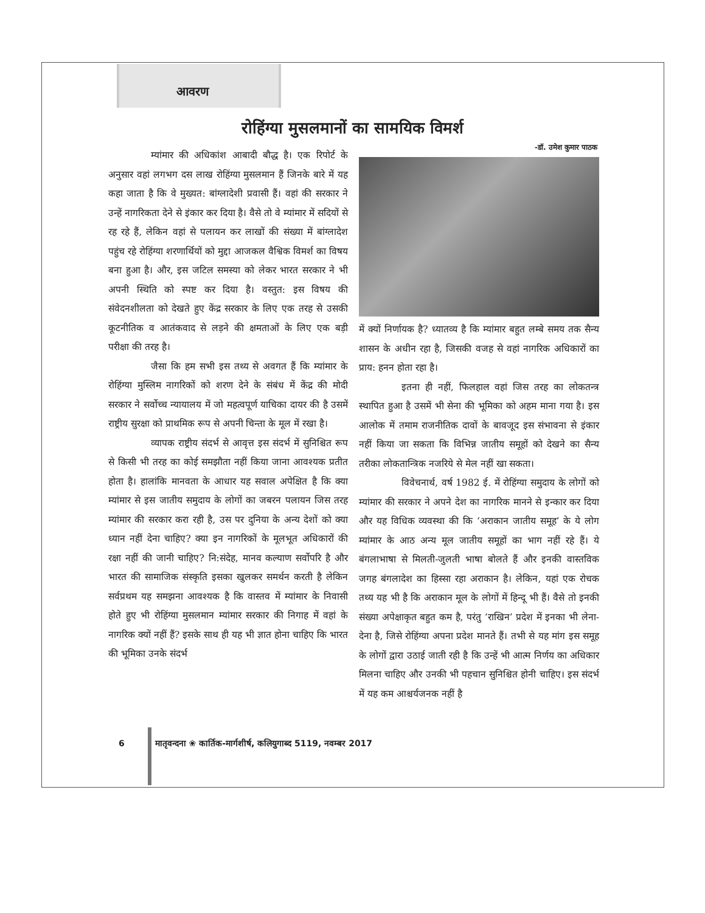आवरण
रोहिंग्या मुसलमानों का सामयिक विमर्श
-डॉ. उमेश कुमार पाठक
म्यांमार की अधिकांश आबादी बौद्ध है। एक रिपोर्ट के अनुसार वहां लगभग दस लाख रोहिंग्या मुसलमान हैं जिनके बारे में यह कहा जाता है कि वे मुख्यत: बांग्लादेशी प्रवासी हैं। वहां की सरकार ने उन्हें नागरिकता देने से इंकार कर दिया है। वैसे तो वे म्यांमार में सदियों से रह रहे हैं, लेकिन वहां से पलायन कर लाखों की संख्या में बांग्लादेश पहुंच रहे रोहिंग्या शरणार्थियों को मुद्दा आजकल वैश्विक विमर्श का विषय बना हुआ है। और, इस जटिल समस्या को लेकर भारत सरकार ने भी अपनी स्थिति को स्पष्ट कर दिया है। वस्तुत: इस विषय की संवेदनशीलता को देखते हुए केंद्र सरकार के लिए एक तरह से उसकी कूटनीतिक व आतंकवाद से लड़ने की क्षमताओं के लिए एक बड़ी परीक्षा की तरह है।
जैसा कि हम सभी इस तथ्य से अवगत हैं कि म्यांमार के रोहिंग्या मुस्लिम नागरिकों को शरण देने के संबंध में केंद्र की मोदी सरकार ने सर्वोच्च न्यायालय में जो महत्वपूर्ण याचिका दायर की है उसमें राष्ट्रीय सुरक्षा को प्राथमिक रूप से अपनी चिन्ता के मूल में रखा है।
व्यापक राष्ट्रीय संदर्भ से आवृत्त इस संदर्भ में सुनिश्चित रूप से किसी भी तरह का कोई समझौता नहीं किया जाना आवश्यक प्रतीत होता है। हालांकि मानवता के आधार यह सवाल अपेक्षित है कि क्या म्यांमार से इस जातीय समुदाय के लोगों का जबरन पलायन जिस तरह म्यांमार की सरकार करा रही है, उस पर दुनिया के अन्य देशों को क्या ध्यान नहीं देना चाहिए? क्या इन नागरिकों के मूलभूत अधिकारों की रक्षा नहीं की जानी चाहिए? नि:संदेह, मानव कल्याण सर्वोपरि है और भारत की सामाजिक संस्कृति इसका खुलकर समर्थन करती है लेकिन सर्वप्रथम यह समझना आवश्यक है कि वास्तव में म्यांमार के निवासी होते हुए भी रोहिंग्या मुसलमान म्यांमार सरकार की निगाह में वहां के नागरिक क्यों नहीं हैं? इसके साथ ही यह भी ज्ञात होना चाहिए कि भारत की भूमिका उनके संदर्भ
में क्यों निर्णायक है? ध्यातव्य है कि म्यांमार बहुत लम्बे समय तक सैन्य शासन के अधीन रहा है, जिसकी वजह से वहां नागरिक अधिकारों का प्राय: हनन होता रहा है।
इतना ही नहीं, फिलहाल वहां जिस तरह का लोकतन्त्र स्थापित हुआ है उसमें भी सेना की भूमिका को अहम माना गया है। इस आलोक में तमाम राजनीतिक दावों के बावजूद इस संभावना से इंकार नहीं किया जा सकता कि विभिन्न जातीय समूहों को देखने का सैन्य तरीका लोकतान्त्रिक नजरिये से मेल नहीं खा सकता।
विवेचनार्थ, वर्ष 1982 ई. में रोहिंग्या समुदाय के लोगों को म्यांमार की सरकार ने अपने देश का नागरिक मानने से इन्कार कर दिया और यह विधिक व्यवस्था की कि ‘अराकान जातीय समूह’ के ये लोग म्यांमार के आठ अन्य मूल जातीय समूहों का भाग नहीं रहे हैं। ये बंगलाभाषा से मिलती-जुलती भाषा बोलते हैं और इनकी वास्तविक जगह बंगलादेश का हिस्सा रहा अराकान है। लेकिन, यहां एक रोचक तथ्य यह भी है कि अराकान मूल के लोगों में हिन्दू भी हैं। वैसे तो इनकी संख्या अपेक्षाकृत बहुत कम है, परंतु ‘राखिन’ प्रदेश में इनका भी लेना-देना है, जिसे रोहिंग्या अपना प्रदेश मानते हैं। तभी से यह मांग इस समूह के लोगों द्वारा उठाई जाती रही है कि उन्हें भी आत्म निर्णय का अधिकार मिलना चाहिए और उनकी भी पहचान सुनिश्चित होनी चाहिए। इस संदर्भ में यह कम आश्चर्यजनक नहीं है
6 मातृवन्दना ❀ कार्तिक-मार्गशीर्ष, कलियुगाब्द 5119, नवम्बर 2017